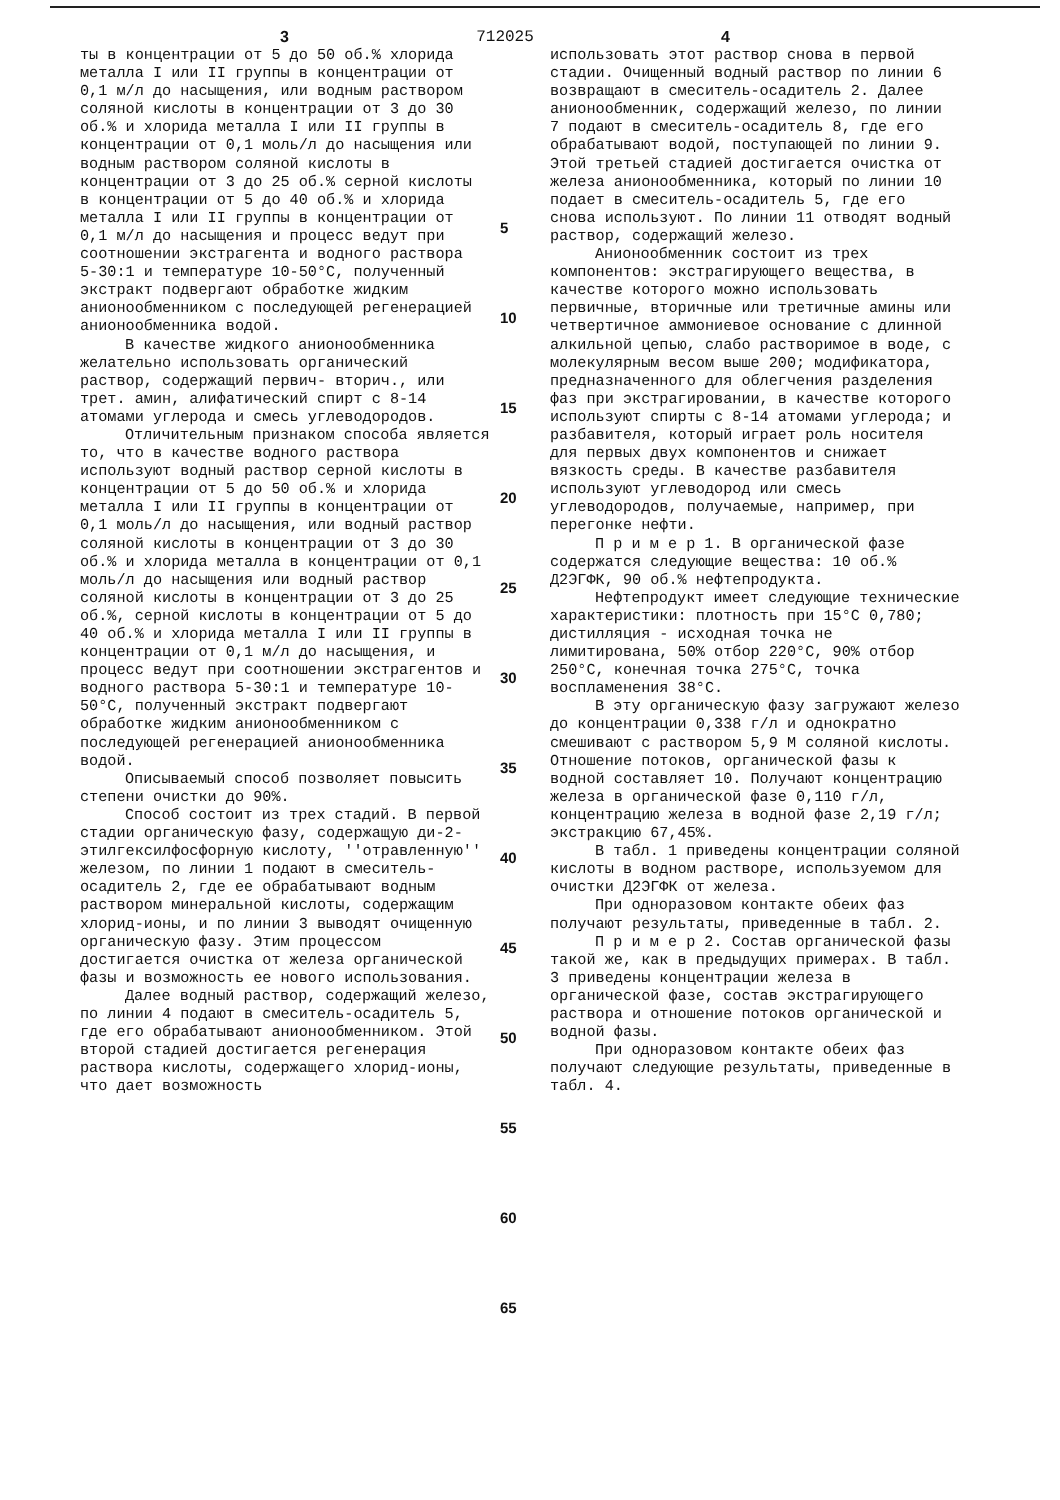3 712025 4
ты в концентрации от 5 до 50 об.% хлорида металла I или II группы в концентрации от 0,1 м/л до насыщения, или водным раствором соляной кислоты в концентрации от 3 до 30 об.% и хлорида металла I или II группы в концентрации от 0,1 моль/л до насыщения или водным раствором соляной кислоты в концентрации от 3 до 25 об.% серной кислоты в концентрации от 5 до 40 об.% и хлорида металла I или II группы в концентрации от 0,1 м/л до насыщения и процесс ведут при соотношении экстрагента и водного раствора 5-30:1 и температуре 10-50°С, полученный экстракт подвергают обработке жидким анионообменником с последующей регенерацией анионообменника водой.
В качестве жидкого анионообменника желательно использовать органический раствор, содержащий первич- вторич., или трет. амин, алифатический спирт с 8-14 атомами углерода и смесь углеводородов.
Отличительным признаком способа является то, что в качестве водного раствора используют водный раствор серной кислоты в концентрации от 5 до 50 об.% и хлорида металла I или II группы в концентрации от 0,1 моль/л до насыщения, или водный раствор соляной кислоты в концентрации от 3 до 30 об.% и хлорида металла в концентрации от 0,1 моль/л до насыщения или водный раствор соляной кислоты в концентрации от 3 до 25 об.%, серной кислоты в концентрации от 5 до 40 об.% и хлорида металла I или II группы в концентрации от 0,1 м/л до насыщения, и процесс ведут при соотношении экстрагентов и водного раствора 5-30:1 и температуре 10-50°С, полученный экстракт подвергают обработке жидким анионообменником с последующей регенерацией анионообменника водой.
Описываемый способ позволяет повысить степени очистки до 90%.
Способ состоит из трех стадий. В первой стадии органическую фазу, содержащую ди-2-этилгексилфосфорную кислоту, ''отравленную'' железом, по линии 1 подают в смеситель-осадитель 2, где ее обрабатывают водным раствором минеральной кислоты, содержащим хлорид-ионы, и по линии 3 выводят очищенную органическую фазу. Этим процессом достигается очистка от железа органической фазы и возможность ее нового использования.
Далее водный раствор, содержащий железо, по линии 4 подают в смеситель-осадитель 5, где его обрабатывают анионообменником. Этой второй стадией достигается регенерация раствора кислоты, содержащего хлорид-ионы, что дает возможность
5
10
15
20
25
30
35
40
45
50
55
60
65
использовать этот раствор снова в первой стадии. Очищенный водный раствор по линии 6 возвращают в смеситель-осадитель 2. Далее анионообменник, содержащий железо, по линии 7 подают в смеситель-осадитель 8, где его обрабатывают водой, поступающей по линии 9. Этой третьей стадией достигается очистка от железа анионообменника, который по линии 10 подает в смеситель-осадитель 5, где его снова используют. По линии 11 отводят водный раствор, содержащий железо.
Анионообменник состоит из трех компонентов: экстрагирующего вещества, в качестве которого можно использовать первичные, вторичные или третичные амины или четвертичное аммониевое основание с длинной алкильной цепью, слабо растворимое в воде, с молекулярным весом выше 200; модификатора, предназначенного для облегчения разделения фаз при экстрагировании, в качестве которого используют спирты с 8-14 атомами углерода; и разбавителя, который играет роль носителя для первых двух компонентов и снижает вязкость среды. В качестве разбавителя используют углеводород или смесь углеводородов, получаемые, например, при перегонке нефти.
П р и м е р 1. В органической фазе содержатся следующие вещества: 10 об.% Д2ЭГФК, 90 об.% нефтепродукта.
Нефтепродукт имеет следующие технические характеристики: плотность при 15°С 0,780; дистилляция - исходная точка не лимитирована, 50% отбор 220°С, 90% отбор 250°С, конечная точка 275°С, точка воспламенения 38°С.
В эту органическую фазу загружают железо до концентрации 0,338 г/л и однократно смешивают с раствором 5,9 М соляной кислоты. Отношение потоков, органической фазы к водной составляет 10. Получают концентрацию железа в органической фазе 0,110 г/л, концентрацию железа в водной фазе 2,19 г/л; экстракцию 67,45%.
В табл. 1 приведены концентрации соляной кислоты в водном растворе, используемом для очистки Д2ЭГФК от железа.
При одноразовом контакте обеих фаз получают результаты, приведенные в табл. 2.
П р и м е р 2. Состав органической фазы такой же, как в предыдущих примерах. В табл. 3 приведены концентрации железа в органической фазе, состав экстрагирующего раствора и отношение потоков органической и водной фазы.
При одноразовом контакте обеих фаз получают следующие результаты, приведенные в табл. 4.